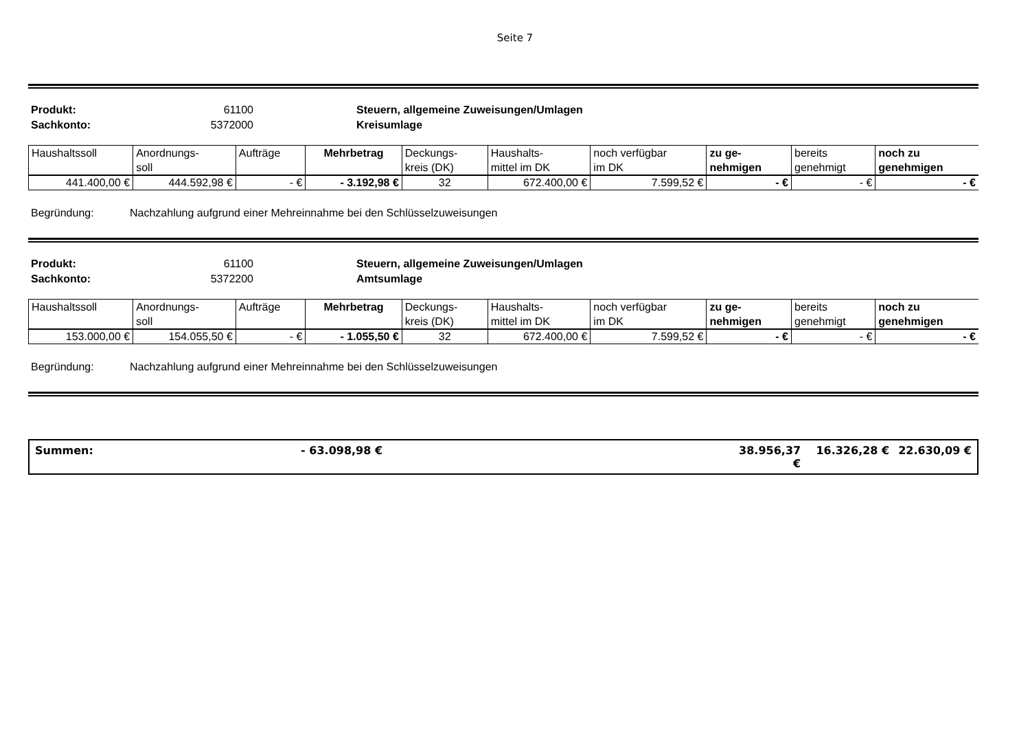Seite 7
Produkt: 61100 Steuern, allgemeine Zuweisungen/Umlagen Sachkonto: 5372000 Kreisumlage
| Haushaltssoll | Anordnungs- soll | Aufträge | Mehrbetrag | Deckungs- kreis (DK) | Haushalts- mittel im DK | noch verfügbar im DK | zu ge- nehmigen | bereits genehmigt | noch zu genehmigen |
| 441.400,00 € | 444.592,98 € | - € | - 3.192,98 € | 32 | 672.400,00 € | 7.599,52 € | - € | - € | - € |
Begründung: Nachzahlung aufgrund einer Mehreinnahme bei den Schlüsselzuweisungen
Produkt: 61100 Steuern, allgemeine Zuweisungen/Umlagen Sachkonto: 5372200 Amtsumlage
| Haushaltssoll | Anordnungs- soll | Aufträge | Mehrbetrag | Deckungs- kreis (DK) | Haushalts- mittel im DK | noch verfügbar im DK | zu ge- nehmigen | bereits genehmigt | noch zu genehmigen |
| 153.000,00 € | 154.055,50 € | - € | - 1.055,50 € | 32 | 672.400,00 € | 7.599,52 € | - € | - € | - € |
Begründung: Nachzahlung aufgrund einer Mehreinnahme bei den Schlüsselzuweisungen
Summen: - 63.098,98 € 38.956,37 € 16.326,28 € 22.630,09 €